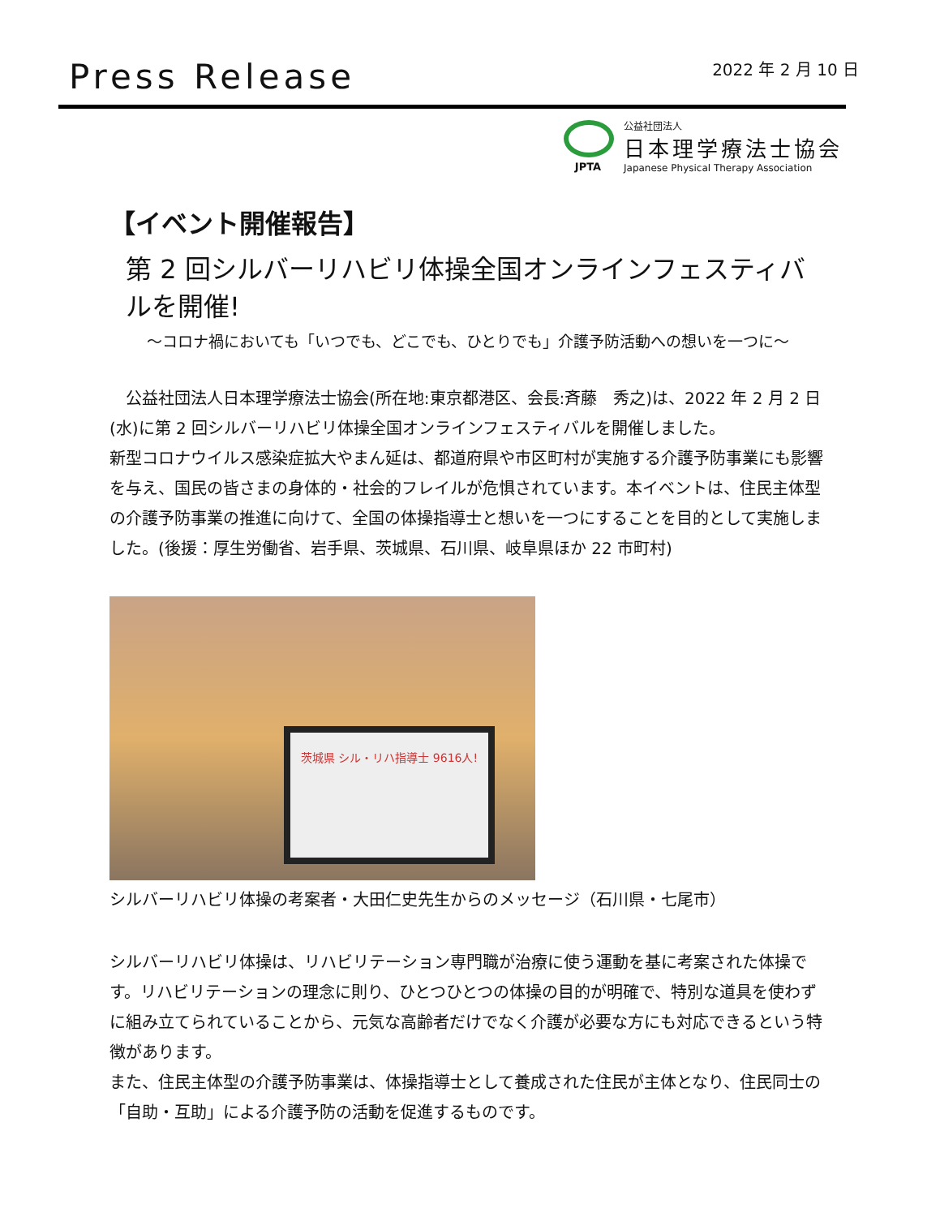Press Release
2022 年 2 月 10 日
JPTA
公益社団法人
日本理学療法士協会
Japanese Physical Therapy Association
【イベント開催報告】
第 2 回シルバーリハビリ体操全国オンラインフェスティバルを開催!
～コロナ禍においても「いつでも、どこでも、ひとりでも」介護予防活動への想いを一つに～
　公益社団法人日本理学療法士協会(所在地:東京都港区、会長:斉藤　秀之)は、2022 年 2 月 2 日(水)に第 2 回シルバーリハビリ体操全国オンラインフェスティバルを開催しました。
新型コロナウイルス感染症拡大やまん延は、都道府県や市区町村が実施する介護予防事業にも影響を与え、国民の皆さまの身体的・社会的フレイルが危惧されています。本イベントは、住民主体型の介護予防事業の推進に向けて、全国の体操指導士と想いを一つにすることを目的として実施しました。(後援：厚生労働省、岩手県、茨城県、石川県、岐阜県ほか 22 市町村)
茨城県 シル・リハ指導士 9616人!
シルバーリハビリ体操の考案者・大田仁史先生からのメッセージ（石川県・七尾市）
シルバーリハビリ体操は、リハビリテーション専門職が治療に使う運動を基に考案された体操です。リハビリテーションの理念に則り、ひとつひとつの体操の目的が明確で、特別な道具を使わずに組み立てられていることから、元気な高齢者だけでなく介護が必要な方にも対応できるという特徴があります。
また、住民主体型の介護予防事業は、体操指導士として養成された住民が主体となり、住民同士の「自助・互助」による介護予防の活動を促進するものです。